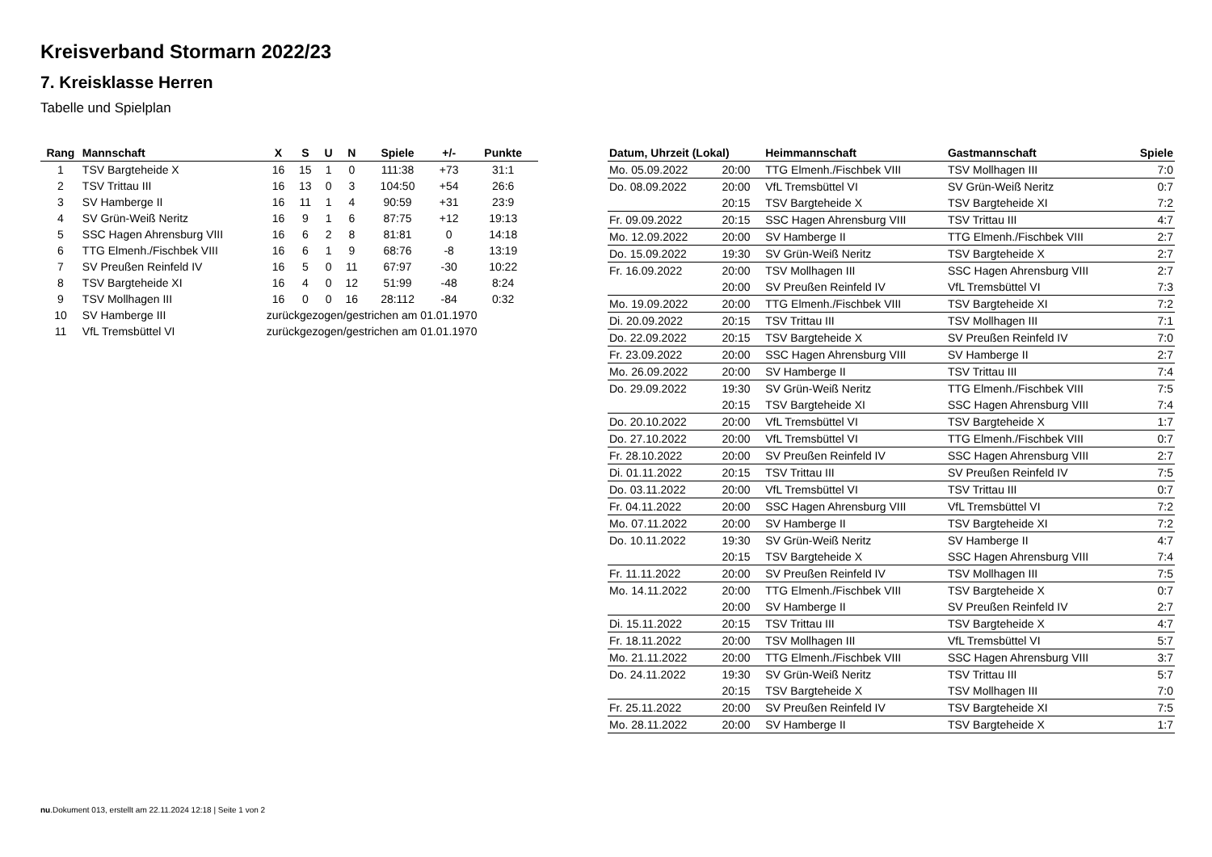Kreisverband Stormarn 2022/23
7. Kreisklasse Herren
Tabelle und Spielplan
| Rang | Mannschaft | X | S | U | N | Spiele | +/- | Punkte |
| --- | --- | --- | --- | --- | --- | --- | --- | --- |
| 1 | TSV Bargteheide X | 16 | 15 | 1 | 0 | 111:38 | +73 | 31:1 |
| 2 | TSV Trittau III | 16 | 13 | 0 | 3 | 104:50 | +54 | 26:6 |
| 3 | SV Hamberge II | 16 | 11 | 1 | 4 | 90:59 | +31 | 23:9 |
| 4 | SV Grün-Weiß Neritz | 16 | 9 | 1 | 6 | 87:75 | +12 | 19:13 |
| 5 | SSC Hagen Ahrensburg VIII | 16 | 6 | 2 | 8 | 81:81 | 0 | 14:18 |
| 6 | TTG Elmenh./Fischbek VIII | 16 | 6 | 1 | 9 | 68:76 | -8 | 13:19 |
| 7 | SV Preußen Reinfeld IV | 16 | 5 | 0 | 11 | 67:97 | -30 | 10:22 |
| 8 | TSV Bargteheide XI | 16 | 4 | 0 | 12 | 51:99 | -48 | 8:24 |
| 9 | TSV Mollhagen III | 16 | 0 | 0 | 16 | 28:112 | -84 | 0:32 |
| 10 | SV Hamberge III | zurückgezogen/gestrichen am 01.01.1970 | | | | | | |
| 11 | VfL Tremsbüttel VI | zurückgezogen/gestrichen am 01.01.1970 | | | | | | |
| Datum, Uhrzeit (Lokal) | | Heimmannschaft | Gastmannschaft | Spiele |
| --- | --- | --- | --- | --- |
| Mo. 05.09.2022 | 20:00 | TTG Elmenh./Fischbek VIII | TSV Mollhagen III | 7:0 |
| Do. 08.09.2022 | 20:00 | VfL Tremsbüttel VI | SV Grün-Weiß Neritz | 0:7 |
| | 20:15 | TSV Bargteheide X | TSV Bargteheide XI | 7:2 |
| Fr. 09.09.2022 | 20:15 | SSC Hagen Ahrensburg VIII | TSV Trittau III | 4:7 |
| Mo. 12.09.2022 | 20:00 | SV Hamberge II | TTG Elmenh./Fischbek VIII | 2:7 |
| Do. 15.09.2022 | 19:30 | SV Grün-Weiß Neritz | TSV Bargteheide X | 2:7 |
| Fr. 16.09.2022 | 20:00 | TSV Mollhagen III | SSC Hagen Ahrensburg VIII | 2:7 |
| | 20:00 | SV Preußen Reinfeld IV | VfL Tremsbüttel VI | 7:3 |
| Mo. 19.09.2022 | 20:00 | TTG Elmenh./Fischbek VIII | TSV Bargteheide XI | 7:2 |
| Di. 20.09.2022 | 20:15 | TSV Trittau III | TSV Mollhagen III | 7:1 |
| Do. 22.09.2022 | 20:15 | TSV Bargteheide X | SV Preußen Reinfeld IV | 7:0 |
| Fr. 23.09.2022 | 20:00 | SSC Hagen Ahrensburg VIII | SV Hamberge II | 2:7 |
| Mo. 26.09.2022 | 20:00 | SV Hamberge II | TSV Trittau III | 7:4 |
| Do. 29.09.2022 | 19:30 | SV Grün-Weiß Neritz | TTG Elmenh./Fischbek VIII | 7:5 |
| | 20:15 | TSV Bargteheide XI | SSC Hagen Ahrensburg VIII | 7:4 |
| Do. 20.10.2022 | 20:00 | VfL Tremsbüttel VI | TSV Bargteheide X | 1:7 |
| Do. 27.10.2022 | 20:00 | VfL Tremsbüttel VI | TTG Elmenh./Fischbek VIII | 0:7 |
| Fr. 28.10.2022 | 20:00 | SV Preußen Reinfeld IV | SSC Hagen Ahrensburg VIII | 2:7 |
| Di. 01.11.2022 | 20:15 | TSV Trittau III | SV Preußen Reinfeld IV | 7:5 |
| Do. 03.11.2022 | 20:00 | VfL Tremsbüttel VI | TSV Trittau III | 0:7 |
| Fr. 04.11.2022 | 20:00 | SSC Hagen Ahrensburg VIII | VfL Tremsbüttel VI | 7:2 |
| Mo. 07.11.2022 | 20:00 | SV Hamberge II | TSV Bargteheide XI | 7:2 |
| Do. 10.11.2022 | 19:30 | SV Grün-Weiß Neritz | SV Hamberge II | 4:7 |
| | 20:15 | TSV Bargteheide X | SSC Hagen Ahrensburg VIII | 7:4 |
| Fr. 11.11.2022 | 20:00 | SV Preußen Reinfeld IV | TSV Mollhagen III | 7:5 |
| Mo. 14.11.2022 | 20:00 | TTG Elmenh./Fischbek VIII | TSV Bargteheide X | 0:7 |
| | 20:00 | SV Hamberge II | SV Preußen Reinfeld IV | 2:7 |
| Di. 15.11.2022 | 20:15 | TSV Trittau III | TSV Bargteheide X | 4:7 |
| Fr. 18.11.2022 | 20:00 | TSV Mollhagen III | VfL Tremsbüttel VI | 5:7 |
| Mo. 21.11.2022 | 20:00 | TTG Elmenh./Fischbek VIII | SSC Hagen Ahrensburg VIII | 3:7 |
| Do. 24.11.2022 | 19:30 | SV Grün-Weiß Neritz | TSV Trittau III | 5:7 |
| | 20:15 | TSV Bargteheide X | TSV Mollhagen III | 7:0 |
| Fr. 25.11.2022 | 20:00 | SV Preußen Reinfeld IV | TSV Bargteheide XI | 7:5 |
| Mo. 28.11.2022 | 20:00 | SV Hamberge II | TSV Bargteheide X | 1:7 |
nu.Dokument 013, erstellt am 22.11.2024 12:18 | Seite 1 von 2